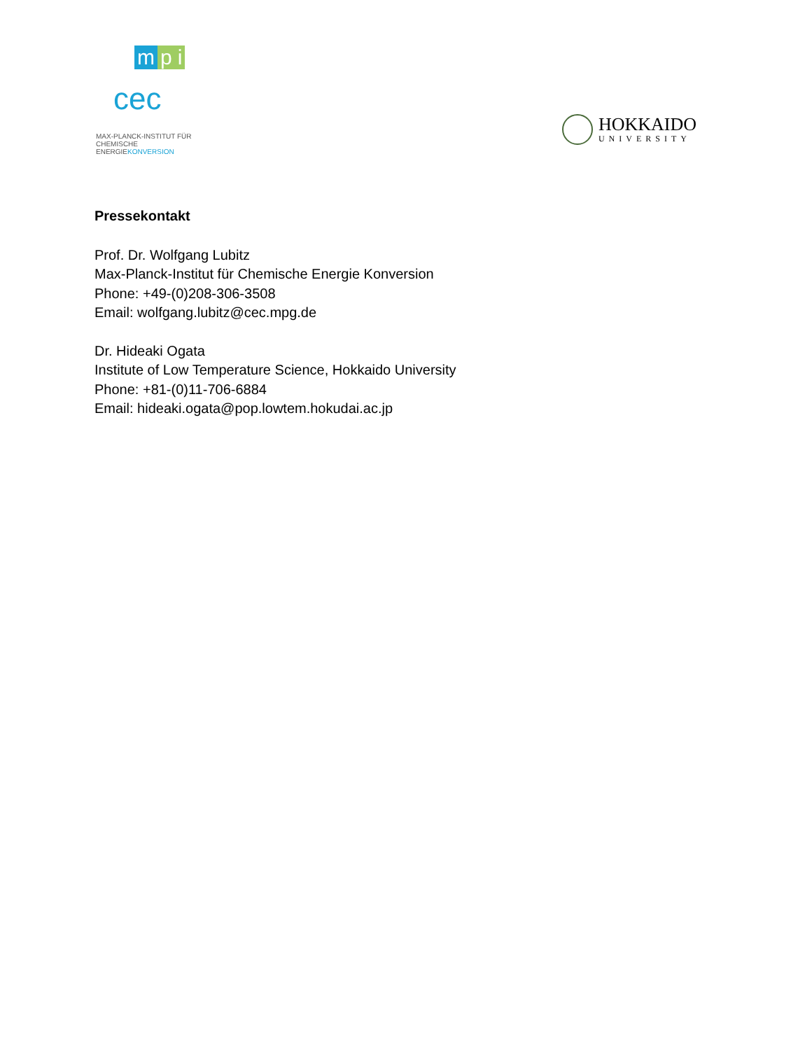m p i
cec
MAX-PLANCK-INSTITUT FÜR
CHEMISCHE ENERGIEKONVERSION
HOKKAIDO
UNIVERSITY
Pressekontakt
Prof. Dr. Wolfgang Lubitz
Max-Planck-Institut für Chemische Energie Konversion
Phone: +49-(0)208-306-3508
Email: wolfgang.lubitz@cec.mpg.de
Dr. Hideaki Ogata
Institute of Low Temperature Science, Hokkaido University
Phone: +81-(0)11-706-6884
Email: hideaki.ogata@pop.lowtem.hokudai.ac.jp